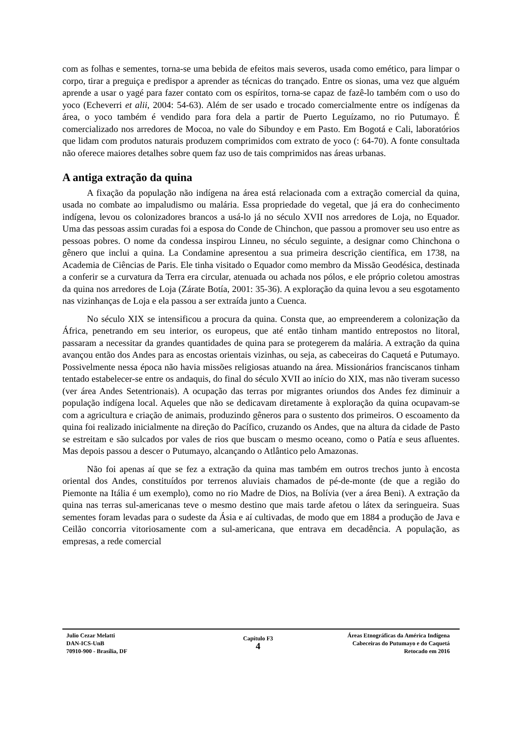com as folhas e sementes, torna-se uma bebida de efeitos mais severos, usada como emético, para limpar o corpo, tirar a preguiça e predispor a aprender as técnicas do trançado. Entre os sionas, uma vez que alguém aprende a usar o yagé para fazer contato com os espíritos, torna-se capaz de fazê-lo também com o uso do yoco (Echeverri et alii, 2004: 54-63). Além de ser usado e trocado comercialmente entre os indígenas da área, o yoco também é vendido para fora dela a partir de Puerto Leguízamo, no rio Putumayo. É comercializado nos arredores de Mocoa, no vale do Sibundoy e em Pasto. Em Bogotá e Cali, laboratórios que lidam com produtos naturais produzem comprimidos com extrato de yoco (: 64-70). A fonte consultada não oferece maiores detalhes sobre quem faz uso de tais comprimidos nas áreas urbanas.
A antiga extração da quina
A fixação da população não indígena na área está relacionada com a extração comercial da quina, usada no combate ao impaludismo ou malária. Essa propriedade do vegetal, que já era do conhecimento indígena, levou os colonizadores brancos a usá-lo já no século XVII nos arredores de Loja, no Equador. Uma das pessoas assim curadas foi a esposa do Conde de Chinchon, que passou a promover seu uso entre as pessoas pobres. O nome da condessa inspirou Linneu, no século seguinte, a designar como Chinchona o gênero que inclui a quina. La Condamine apresentou a sua primeira descrição científica, em 1738, na Academia de Ciências de Paris. Ele tinha visitado o Equador como membro da Missão Geodésica, destinada a conferir se a curvatura da Terra era circular, atenuada ou achada nos pólos, e ele próprio coletou amostras da quina nos arredores de Loja (Zárate Botía, 2001: 35-36). A exploração da quina levou a seu esgotamento nas vizinhanças de Loja e ela passou a ser extraída junto a Cuenca.
No século XIX se intensificou a procura da quina. Consta que, ao empreenderem a colonização da África, penetrando em seu interior, os europeus, que até então tinham mantido entrepostos no litoral, passaram a necessitar da grandes quantidades de quina para se protegerem da malária. A extração da quina avançou então dos Andes para as encostas orientais vizinhas, ou seja, as cabeceiras do Caquetá e Putumayo. Possivelmente nessa época não havia missões religiosas atuando na área. Missionários franciscanos tinham tentado estabelecer-se entre os andaquis, do final do século XVII ao início do XIX, mas não tiveram sucesso (ver área Andes Setentrionais). A ocupação das terras por migrantes oriundos dos Andes fez diminuir a população indígena local. Aqueles que não se dedicavam diretamente à exploração da quina ocupavam-se com a agricultura e criação de animais, produzindo gêneros para o sustento dos primeiros. O escoamento da quina foi realizado inicialmente na direção do Pacífico, cruzando os Andes, que na altura da cidade de Pasto se estreitam e são sulcados por vales de rios que buscam o mesmo oceano, como o Patía e seus afluentes. Mas depois passou a descer o Putumayo, alcançando o Atlântico pelo Amazonas.
Não foi apenas aí que se fez a extração da quina mas também em outros trechos junto à encosta oriental dos Andes, constituídos por terrenos aluviais chamados de pé-de-monte (de que a região do Piemonte na Itália é um exemplo), como no rio Madre de Dios, na Bolívia (ver a área Beni). A extração da quina nas terras sul-americanas teve o mesmo destino que mais tarde afetou o látex da seringueira. Suas sementes foram levadas para o sudeste da Ásia e aí cultivadas, de modo que em 1884 a produção de Java e Ceilão concorria vitoriosamente com a sul-americana, que entrava em decadência. A população, as empresas, a rede comercial
Julio Cezar Melatti
DAN-ICS-UnB
70910-900 - Brasília, DF
Capítulo F3
4
Áreas Etnográficas da América Indígena
Cabeceiras do Putumayo e do Caquetá
Retocado em 2016